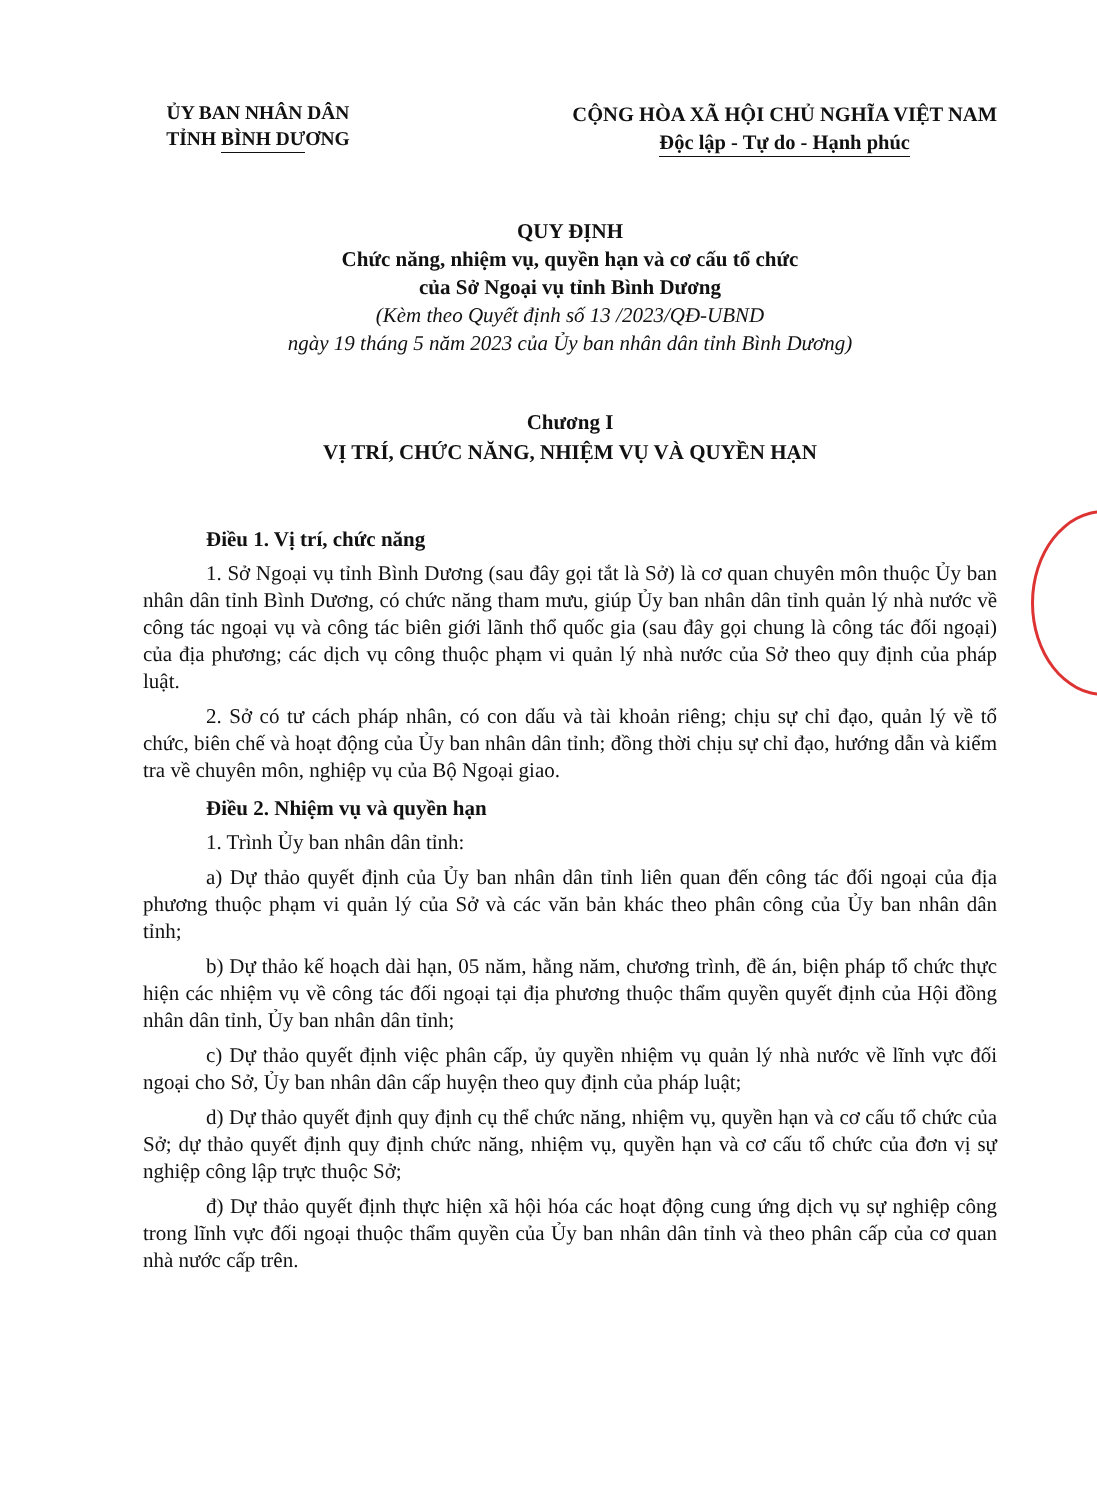ỦY BAN NHÂN DÂN
TỈNH BÌNH DƯƠNG
CỘNG HÒA XÃ HỘI CHỦ NGHĨA VIỆT NAM
Độc lập - Tự do - Hạnh phúc
QUY ĐỊNH
Chức năng, nhiệm vụ, quyền hạn và cơ cấu tổ chức
của Sở Ngoại vụ tỉnh Bình Dương
(Kèm theo Quyết định số 13 /2023/QĐ-UBND
ngày 19 tháng 5 năm 2023 của Ủy ban nhân dân tỉnh Bình Dương)
Chương I
VỊ TRÍ, CHỨC NĂNG, NHIỆM VỤ VÀ QUYỀN HẠN
Điều 1. Vị trí, chức năng
1. Sở Ngoại vụ tỉnh Bình Dương (sau đây gọi tắt là Sở) là cơ quan chuyên môn thuộc Ủy ban nhân dân tỉnh Bình Dương, có chức năng tham mưu, giúp Ủy ban nhân dân tỉnh quản lý nhà nước về công tác ngoại vụ và công tác biên giới lãnh thổ quốc gia (sau đây gọi chung là công tác đối ngoại) của địa phương; các dịch vụ công thuộc phạm vi quản lý nhà nước của Sở theo quy định của pháp luật.
2. Sở có tư cách pháp nhân, có con dấu và tài khoản riêng; chịu sự chỉ đạo, quản lý về tổ chức, biên chế và hoạt động của Ủy ban nhân dân tỉnh; đồng thời chịu sự chỉ đạo, hướng dẫn và kiểm tra về chuyên môn, nghiệp vụ của Bộ Ngoại giao.
Điều 2. Nhiệm vụ và quyền hạn
1. Trình Ủy ban nhân dân tỉnh:
a) Dự thảo quyết định của Ủy ban nhân dân tỉnh liên quan đến công tác đối ngoại của địa phương thuộc phạm vi quản lý của Sở và các văn bản khác theo phân công của Ủy ban nhân dân tỉnh;
b) Dự thảo kế hoạch dài hạn, 05 năm, hằng năm, chương trình, đề án, biện pháp tổ chức thực hiện các nhiệm vụ về công tác đối ngoại tại địa phương thuộc thẩm quyền quyết định của Hội đồng nhân dân tỉnh, Ủy ban nhân dân tỉnh;
c) Dự thảo quyết định việc phân cấp, ủy quyền nhiệm vụ quản lý nhà nước về lĩnh vực đối ngoại cho Sở, Ủy ban nhân dân cấp huyện theo quy định của pháp luật;
d) Dự thảo quyết định quy định cụ thể chức năng, nhiệm vụ, quyền hạn và cơ cấu tổ chức của Sở; dự thảo quyết định quy định chức năng, nhiệm vụ, quyền hạn và cơ cấu tổ chức của đơn vị sự nghiệp công lập trực thuộc Sở;
đ) Dự thảo quyết định thực hiện xã hội hóa các hoạt động cung ứng dịch vụ sự nghiệp công trong lĩnh vực đối ngoại thuộc thẩm quyền của Ủy ban nhân dân tỉnh và theo phân cấp của cơ quan nhà nước cấp trên.